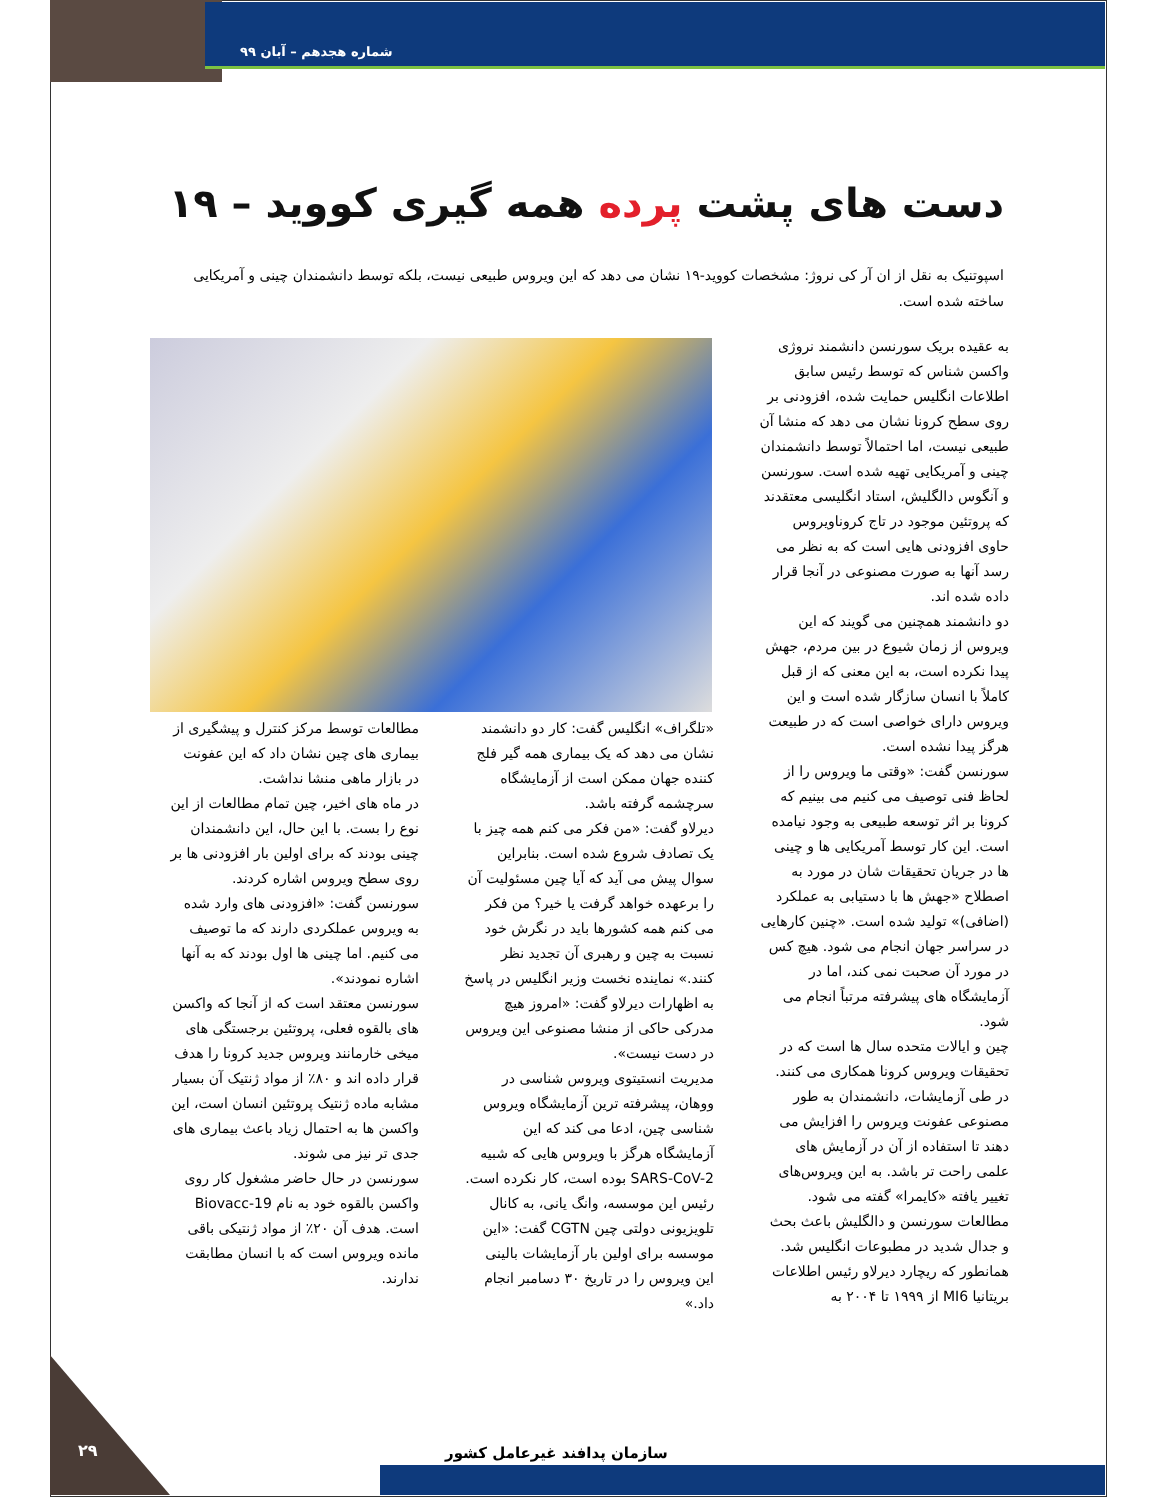شماره هجدهم – آبان ۹۹
دست های پشت پرده همه گیری کووید – ۱۹
اسپوتنیک به نقل از ان آر کی نروژ: مشخصات کووید-۱۹ نشان می دهد که این ویروس طبیعی نیست، بلکه توسط دانشمندان چینی و آمریکایی ساخته شده است.
به عقیده بریک سورنسن دانشمند نروژی واکسن شناس که توسط رئیس سابق اطلاعات انگلیس حمایت شده، افزودنی بر روی سطح کرونا نشان می دهد که منشا آن طبیعی نیست، اما احتمالاً توسط دانشمندان چینی و آمریکایی تهیه شده است. سورنسن و آنگوس دالگلیش، استاد انگلیسی معتقدند که پروتئین موجود در تاج کروناویروس حاوی افزودنی هایی است که به نظر می رسد آنها به صورت مصنوعی در آنجا قرار داده شده اند.
دو دانشمند همچنین می گویند که این ویروس از زمان شیوع در بین مردم، جهش پیدا نکرده است، به این معنی که از قبل کاملاً با انسان سازگار شده است و این ویروس دارای خواصی است که در طبیعت هرگز پیدا نشده است.
سورنسن گفت: «وقتی ما ویروس را از لحاظ فنی توصیف می کنیم می بینیم که کرونا بر اثر توسعه طبیعی به وجود نیامده است. این کار توسط آمریکایی ها و چینی ها در جریان تحقیقات شان در مورد به اصطلاح «جهش ها با دستیابی به عملکرد (اضافی)» تولید شده است. «چنین کارهایی در سراسر جهان انجام می شود. هیچ کس در مورد آن صحبت نمی کند، اما در آزمایشگاه های پیشرفته مرتباً انجام می شود.
چین و ایالات متحده سال ها است که در تحقیقات ویروس کرونا همکاری می کنند. در طی آزمایشات، دانشمندان به طور مصنوعی عفونت ویروس را افزایش می دهند تا استفاده از آن در آزمایش های علمی راحت تر باشد. به این ویروس‌های تغییر یافته «کایمرا» گفته می شود.
مطالعات سورنسن و دالگلیش باعث بحث و جدال شدید در مطبوعات انگلیس شد. همانطور که ریچارد دیرلاو رئیس اطلاعات بریتانیا MI6 از ۱۹۹۹ تا ۲۰۰۴ به
«تلگراف» انگلیس گفت: کار دو دانشمند نشان می دهد که یک بیماری همه گیر فلج کننده جهان ممکن است از آزمایشگاه سرچشمه گرفته باشد.
دیرلاو گفت: «من فکر می کنم همه چیز با یک تصادف شروع شده است. بنابراین سوال پیش می آید که آیا چین مسئولیت آن را برعهده خواهد گرفت یا خیر؟ من فکر می کنم همه کشورها باید در نگرش خود نسبت به چین و رهبری آن تجدید نظر کنند.» نماینده نخست وزیر انگلیس در پاسخ به اظهارات دیرلاو گفت: «امروز هیچ مدرکی حاکی از منشا مصنوعی این ویروس در دست نیست».
مدیریت انستیتوی ویروس شناسی در ووهان، پیشرفته ترین آزمایشگاه ویروس شناسی چین، ادعا می کند که این آزمایشگاه هرگز با ویروس هایی که شبیه SARS-CoV-2 بوده است، کار نکرده است. رئیس این موسسه، وانگ یانی، به کانال تلویزیونی دولتی چین CGTN گفت: «این موسسه برای اولین بار آزمایشات بالینی این ویروس را در تاریخ ۳۰ دسامبر انجام داد.»
مطالعات توسط مرکز کنترل و پیشگیری از بیماری های چین نشان داد که این عفونت در بازار ماهی منشا نداشت.
در ماه های اخیر، چین تمام مطالعات از این نوع را بست. با این حال، این دانشمندان چینی بودند که برای اولین بار افزودنی ها بر روی سطح ویروس اشاره کردند.
سورنسن گفت: «افزودنی های وارد شده به ویروس عملکردی دارند که ما توصیف می کنیم. اما چینی ها اول بودند که به آنها اشاره نمودند».
سورنسن معتقد است که از آنجا که واکسن های بالقوه فعلی، پروتئین برجستگی های میخی خارمانند ویروس جدید کرونا را هدف قرار داده اند و ۸۰٪ از مواد ژنتیک آن بسیار مشابه ماده ژنتیک پروتئین انسان است، این واکسن ها به احتمال زیاد باعث بیماری های جدی تر نیز می شوند.
سورنسن در حال حاضر مشغول کار روی واکسن بالقوه خود به نام Biovacc-19 است. هدف آن ۲۰٪ از مواد ژنتیکی باقی مانده ویروس است که با انسان مطابقت ندارند.
۲۹ سازمان پدافند غیرعامل کشور